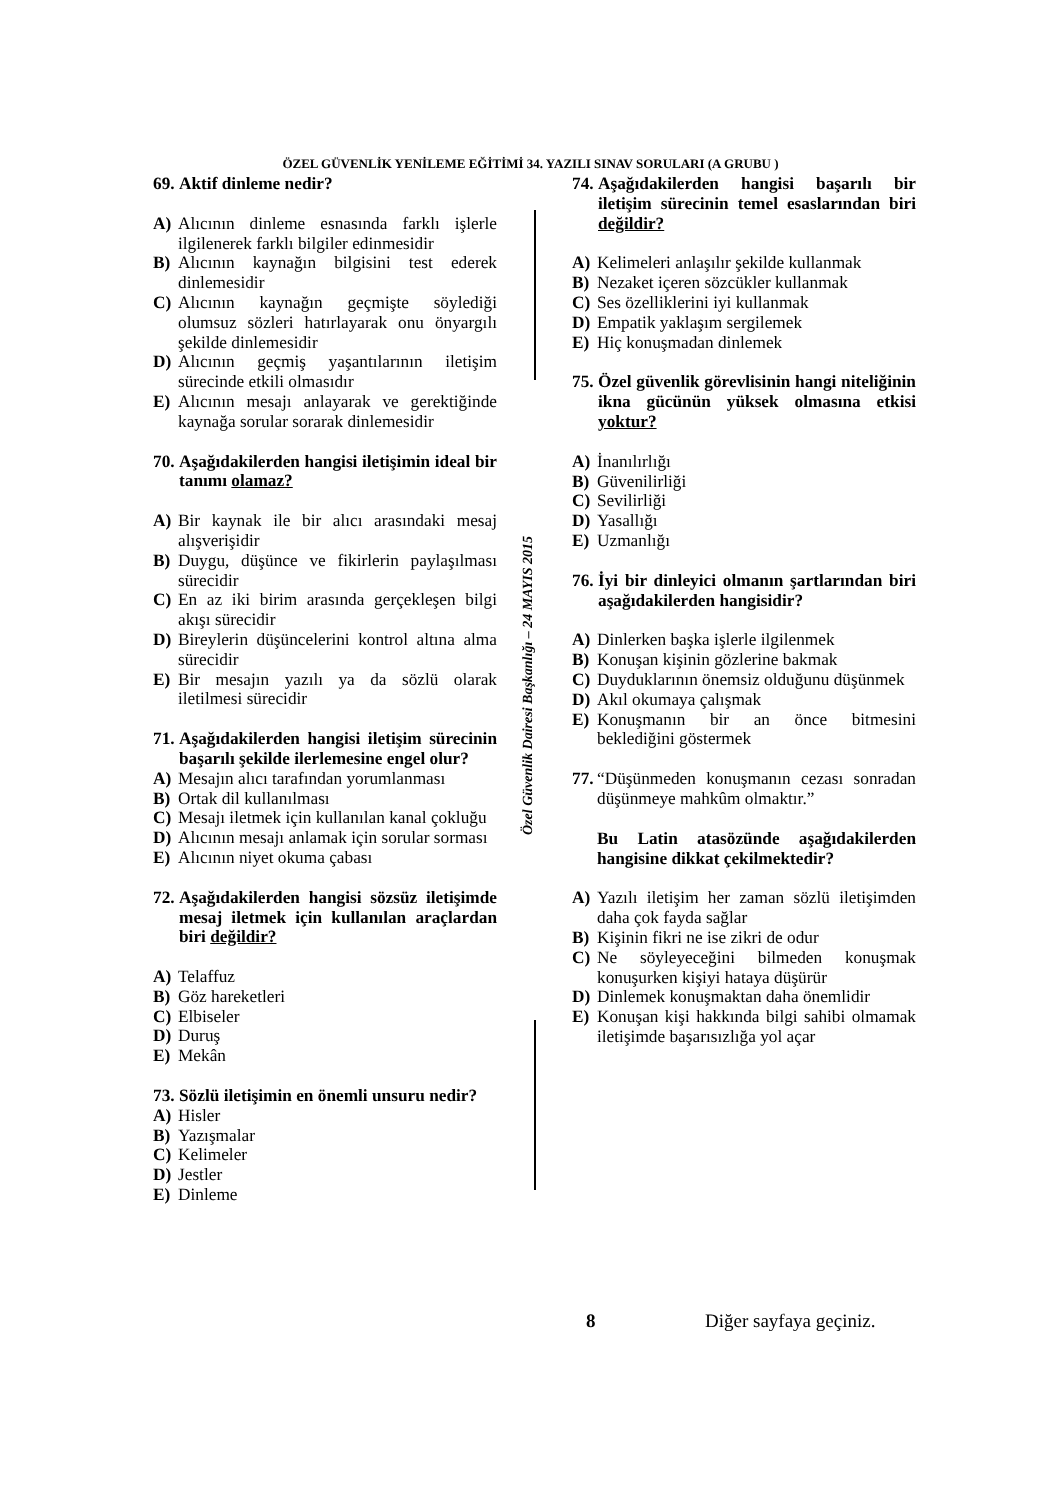ÖZEL GÜVENLİK YENİLEME EĞİTİMİ 34. YAZILI SINAV SORULARI (A GRUBU )
69. Aktif dinleme nedir?
A) Alıcının dinleme esnasında farklı işlerle ilgilenerek farklı bilgiler edinmesidir
B) Alıcının kaynağın bilgisini test ederek dinlemesidir
C) Alıcının kaynağın geçmişte söylediği olumsuz sözleri hatırlayarak onu önyargılı şekilde dinlemesidir
D) Alıcının geçmiş yaşantılarının iletişim sürecinde etkili olmasıdır
E) Alıcının mesajı anlayarak ve gerektiğinde kaynağa sorular sorarak dinlemesidir
70. Aşağıdakilerden hangisi iletişimin ideal bir tanımı olamaz?
A) Bir kaynak ile bir alıcı arasındaki mesaj alışverişidir
B) Duygu, düşünce ve fikirlerin paylaşılması sürecidir
C) En az iki birim arasında gerçekleşen bilgi akışı sürecidir
D) Bireylerin düşüncelerini kontrol altına alma sürecidir
E) Bir mesajın yazılı ya da sözlü olarak iletilmesi sürecidir
71. Aşağıdakilerden hangisi iletişim sürecinin başarılı şekilde ilerlemesine engel olur?
A) Mesajın alıcı tarafından yorumlanması
B) Ortak dil kullanılması
C) Mesajı iletmek için kullanılan kanal çokluğu
D) Alıcının mesajı anlamak için sorular sorması
E) Alıcının niyet okuma çabası
72. Aşağıdakilerden hangisi sözsüz iletişimde mesaj iletmek için kullanılan araçlardan biri değildir?
A) Telaffuz
B) Göz hareketleri
C) Elbiseler
D) Duruş
E) Mekân
73. Sözlü iletişimin en önemli unsuru nedir?
A) Hisler
B) Yazışmalar
C) Kelimeler
D) Jestler
E) Dinleme
Özel Güvenlik Dairesi Başkanlığı – 24 MAYIS 2015
74. Aşağıdakilerden hangisi başarılı bir iletişim sürecinin temel esaslarından biri değildir?
A) Kelimeleri anlaşılır şekilde kullanmak
B) Nezaket içeren sözcükler kullanmak
C) Ses özelliklerini iyi kullanmak
D) Empatik yaklaşım sergilemek
E) Hiç konuşmadan dinlemek
75. Özel güvenlik görevlisinin hangi niteliğinin ikna gücünün yüksek olmasına etkisi yoktur?
A) İnanılırlığı
B) Güvenilirliği
C) Sevilirliği
D) Yasallığı
E) Uzmanlığı
76. İyi bir dinleyici olmanın şartlarından biri aşağıdakilerden hangisidir?
A) Dinlerken başka işlerle ilgilenmek
B) Konuşan kişinin gözlerine bakmak
C) Duyduklarının önemsiz olduğunu düşünmek
D) Akıl okumaya çalışmak
E) Konuşmanın bir an önce bitmesini beklediğini göstermek
77. “Düşünmeden konuşmanın cezası sonradan düşünmeye mahkûm olmaktır.”
Bu Latin atasözünde aşağıdakilerden hangisine dikkat çekilmektedir?
A) Yazılı iletişim her zaman sözlü iletişimden daha çok fayda sağlar
B) Kişinin fikri ne ise zikri de odur
C) Ne söyleyeceğini bilmeden konuşmak konuşurken kişiyi hataya düşürür
D) Dinlemek konuşmaktan daha önemlidir
E) Konuşan kişi hakkında bilgi sahibi olmamak iletişimde başarısızlığa yol açar
8 Diğer sayfaya geçiniz.